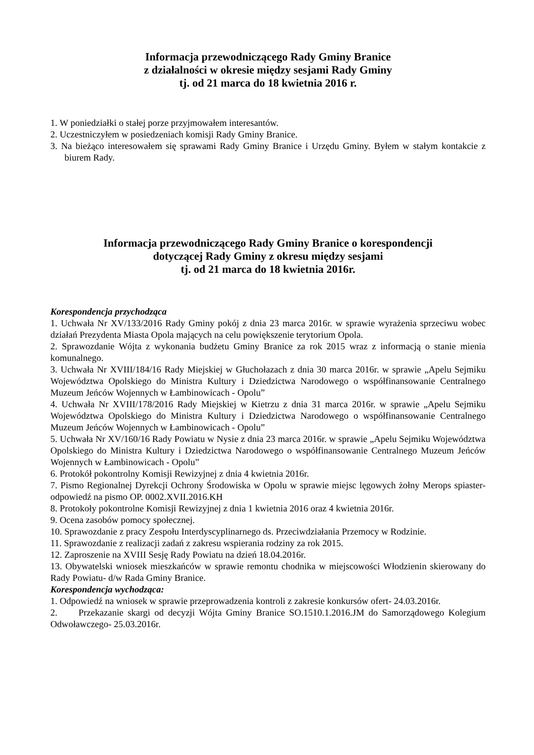Informacja przewodniczącego Rady Gminy Branice
z działalności w okresie między sesjami Rady Gminy
tj. od 21 marca do 18 kwietnia 2016 r.
1. W poniedziałki o stałej porze przyjmowałem interesantów.
2. Uczestniczyłem w posiedzeniach komisji Rady Gminy Branice.
3. Na bieżąco interesowałem się sprawami Rady Gminy Branice i Urzędu Gminy. Byłem w stałym kontakcie z biurem Rady.
Informacja przewodniczącego Rady Gminy Branice o korespondencji
dotyczącej Rady Gminy z okresu między sesjami
tj. od 21 marca do 18 kwietnia 2016r.
Korespondencja przychodząca
1. Uchwała Nr XV/133/2016 Rady Gminy pokój z dnia 23 marca 2016r. w sprawie wyrażenia sprzeciwu wobec działań Prezydenta Miasta Opola mających na celu powiększenie terytorium Opola.
2. Sprawozdanie Wójta z wykonania budżetu Gminy Branice za rok 2015 wraz z informacją o stanie mienia komunalnego.
3. Uchwała Nr XVIII/184/16 Rady Miejskiej w Głuchołazach z dnia 30 marca 2016r. w sprawie „Apelu Sejmiku Województwa Opolskiego do Ministra Kultury i Dziedzictwa Narodowego o współfinansowanie Centralnego Muzeum Jeńców Wojennych w Łambinowicach - Opolu”
4. Uchwała Nr XVIII/178/2016 Rady Miejskiej w Kietrzu z dnia 31 marca 2016r. w sprawie „Apelu Sejmiku Województwa Opolskiego do Ministra Kultury i Dziedzictwa Narodowego o współfinansowanie Centralnego Muzeum Jeńców Wojennych w Łambinowicach - Opolu”
5. Uchwała Nr XV/160/16 Rady Powiatu w Nysie z dnia 23 marca 2016r. w sprawie „Apelu Sejmiku Województwa Opolskiego do Ministra Kultury i Dziedzictwa Narodowego o współfinansowanie Centralnego Muzeum Jeńców Wojennych w Łambinowicach - Opolu”
6. Protokół pokontrolny Komisji Rewizyjnej z dnia 4 kwietnia 2016r.
7. Pismo Regionalnej Dyrekcji Ochrony Środowiska w Opolu w sprawie miejsc lęgowych żołny Merops spiaster- odpowiedź na pismo OP. 0002.XVII.2016.KH
8. Protokoły pokontrolne Komisji Rewizyjnej z dnia 1 kwietnia 2016 oraz 4 kwietnia 2016r.
9. Ocena zasobów pomocy społecznej.
10. Sprawozdanie z pracy Zespołu Interdyscyplinarnego ds. Przeciwdziałania Przemocy w Rodzinie.
11. Sprawozdanie z realizacji zadań z zakresu wspierania rodziny za rok 2015.
12. Zaproszenie na XVIII Sesję Rady Powiatu na dzień 18.04.2016r.
13. Obywatelski wniosek mieszkańców w sprawie remontu chodnika w miejscowości Włodzienin skierowany do Rady Powiatu- d/w Rada Gminy Branice.
Korespondencja wychodząca:
1. Odpowiedź na wniosek w sprawie przeprowadzenia kontroli z zakresie konkursów ofert- 24.03.2016r.
2. Przekazanie skargi od decyzji Wójta Gminy Branice SO.1510.1.2016.JM do Samorządowego Kolegium Odwoławczego- 25.03.2016r.